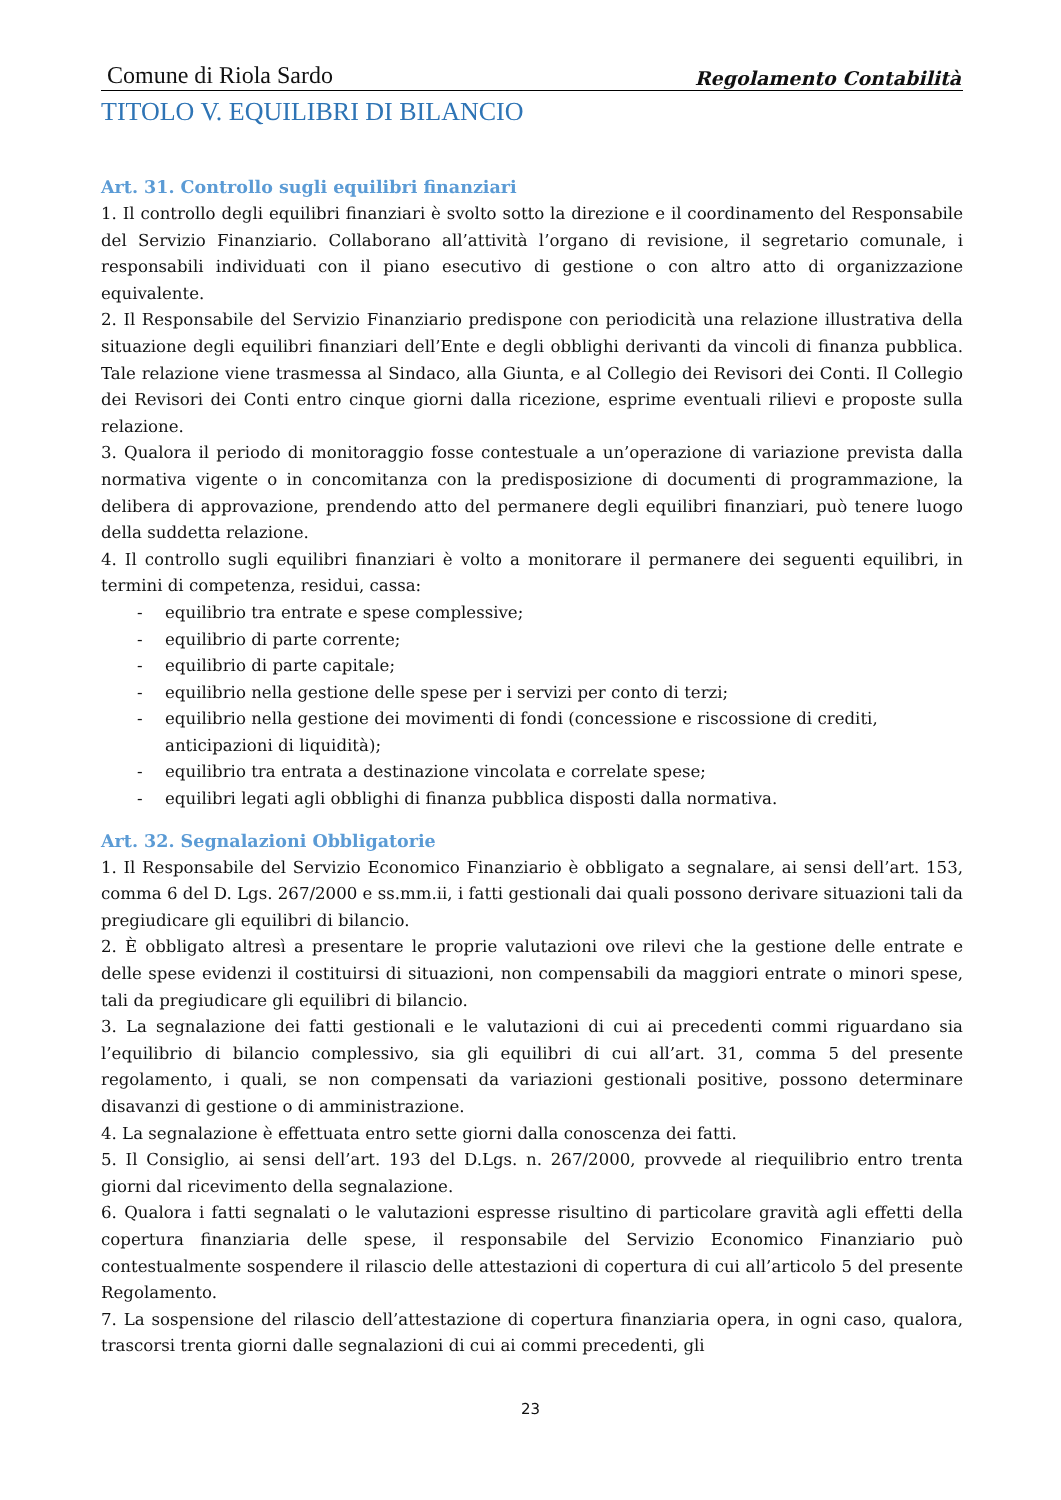Comune di Riola Sardo Regolamento Contabilità
TITOLO V. EQUILIBRI DI BILANCIO
Art. 31. Controllo sugli equilibri finanziari
1. Il controllo degli equilibri finanziari è svolto sotto la direzione e il coordinamento del Responsabile del Servizio Finanziario. Collaborano all’attività l’organo di revisione, il segretario comunale, i responsabili individuati con il piano esecutivo di gestione o con altro atto di organizzazione equivalente.
2. Il Responsabile del Servizio Finanziario predispone con periodicità una relazione illustrativa della situazione degli equilibri finanziari dell’Ente e degli obblighi derivanti da vincoli di finanza pubblica. Tale relazione viene trasmessa al Sindaco, alla Giunta, e al Collegio dei Revisori dei Conti. Il Collegio dei Revisori dei Conti entro cinque giorni dalla ricezione, esprime eventuali rilievi e proposte sulla relazione.
3. Qualora il periodo di monitoraggio fosse contestuale a un’operazione di variazione prevista dalla normativa vigente o in concomitanza con la predisposizione di documenti di programmazione, la delibera di approvazione, prendendo atto del permanere degli equilibri finanziari, può tenere luogo della suddetta relazione.
4. Il controllo sugli equilibri finanziari è volto a monitorare il permanere dei seguenti equilibri, in termini di competenza, residui, cassa:
- equilibrio tra entrate e spese complessive;
- equilibrio di parte corrente;
- equilibrio di parte capitale;
- equilibrio nella gestione delle spese per i servizi per conto di terzi;
- equilibrio nella gestione dei movimenti di fondi (concessione e riscossione di crediti, anticipazioni di liquidità);
- equilibrio tra entrata a destinazione vincolata e correlate spese;
- equilibri legati agli obblighi di finanza pubblica disposti dalla normativa.
Art. 32. Segnalazioni Obbligatorie
1. Il Responsabile del Servizio Economico Finanziario è obbligato a segnalare, ai sensi dell’art. 153, comma 6 del D. Lgs. 267/2000 e ss.mm.ii, i fatti gestionali dai quali possono derivare situazioni tali da pregiudicare gli equilibri di bilancio.
2. È obbligato altresì a presentare le proprie valutazioni ove rilevi che la gestione delle entrate e delle spese evidenzi il costituirsi di situazioni, non compensabili da maggiori entrate o minori spese, tali da pregiudicare gli equilibri di bilancio.
3. La segnalazione dei fatti gestionali e le valutazioni di cui ai precedenti commi riguardano sia l’equilibrio di bilancio complessivo, sia gli equilibri di cui all’art. 31, comma 5 del presente regolamento, i quali, se non compensati da variazioni gestionali positive, possono determinare disavanzi di gestione o di amministrazione.
4. La segnalazione è effettuata entro sette giorni dalla conoscenza dei fatti.
5. Il Consiglio, ai sensi dell’art. 193 del D.Lgs. n. 267/2000, provvede al riequilibrio entro trenta giorni dal ricevimento della segnalazione.
6. Qualora i fatti segnalati o le valutazioni espresse risultino di particolare gravità agli effetti della copertura finanziaria delle spese, il responsabile del Servizio Economico Finanziario può contestualmente sospendere il rilascio delle attestazioni di copertura di cui all’articolo 5 del presente Regolamento.
7. La sospensione del rilascio dell’attestazione di copertura finanziaria opera, in ogni caso, qualora, trascorsi trenta giorni dalle segnalazioni di cui ai commi precedenti, gli
23